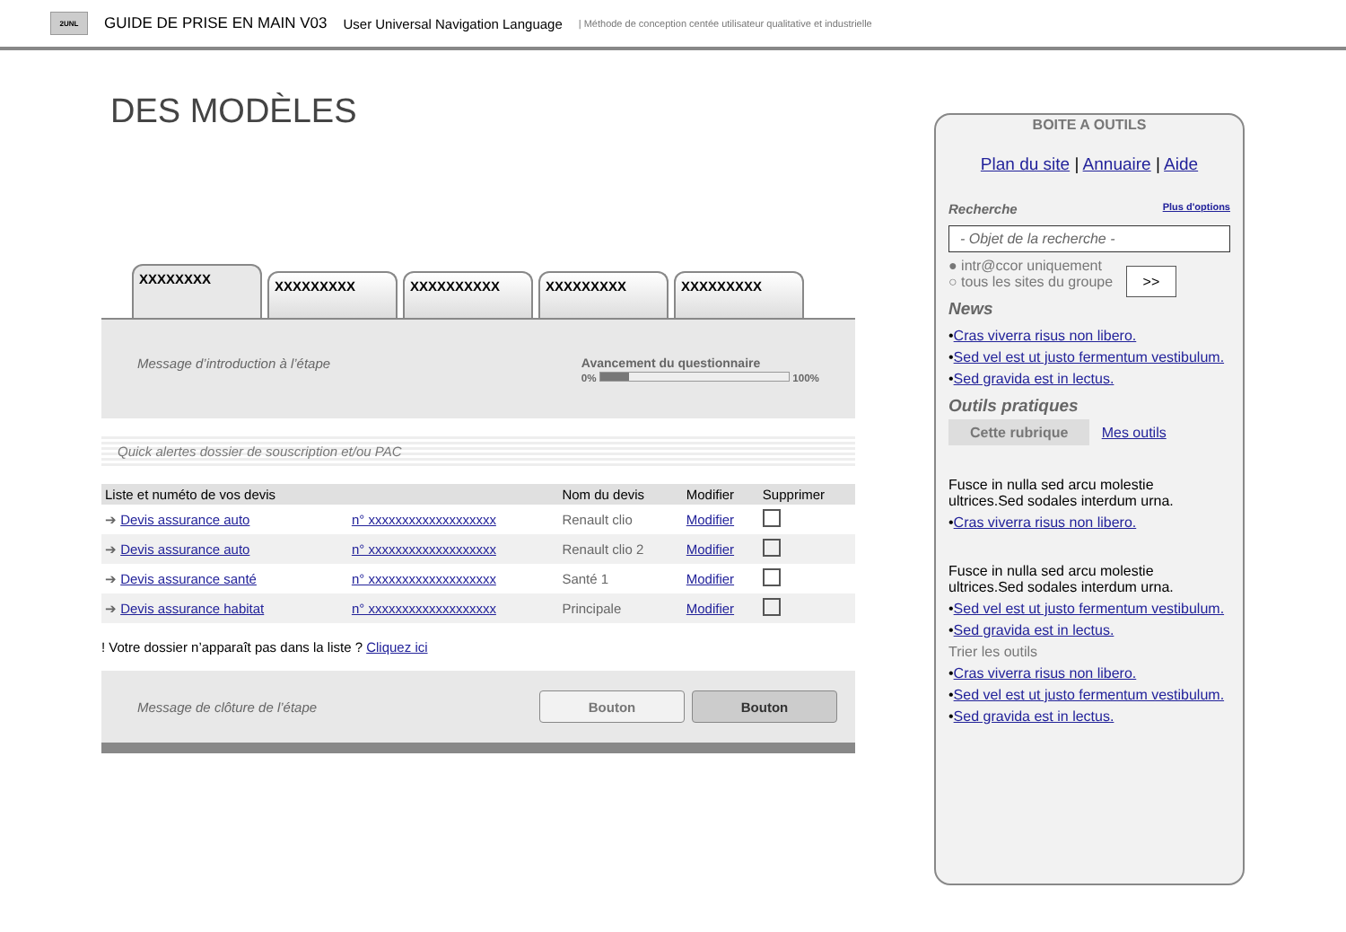2UNL
GUIDE DE PRISE EN MAIN V03 User Universal Navigation Language | Méthode de conception centée utilisateur qualitative et industrielle
DES MODÈLES
XXXXXXXX
XXXXXXXXX
XXXXXXXXXX
XXXXXXXXX
XXXXXXXXX
Message d’introduction à l’étape Avancement du questionnaire
0% 100%
Quick alertes dossier de souscription et/ou PAC
| Liste et numéto de vos devis | | Nom du devis | Modifier | Supprimer |
| --- | --- | --- | --- | --- |
| ➔ Devis assurance auto | n° xxxxxxxxxxxxxxxxxxx | Renault clio | Modifier | |
| ➔ Devis assurance auto | n° xxxxxxxxxxxxxxxxxxx | Renault clio 2 | Modifier | |
| ➔ Devis assurance santé | n° xxxxxxxxxxxxxxxxxxx | Santé 1 | Modifier | |
| ➔ Devis assurance habitat | n° xxxxxxxxxxxxxxxxxxx | Principale | Modifier | |
! Votre dossier n’apparaît pas dans la liste ? Cliquez ici
Message de clôture de l’étape Bouton Bouton
BOITE A OUTILS
Plan du site | Annuaire | Aide
Recherche Plus d'options
- Objet de la recherche -
● intr@ccor uniquement
○ tous les sites du groupe >>
News
•Cras viverra risus non libero.
•Sed vel est ut justo fermentum vestibulum.
•Sed gravida est in lectus.
Outils pratiques
Cette rubrique Mes outils
Fusce in nulla sed arcu molestie ultrices.Sed sodales interdum urna.
•Cras viverra risus non libero.
Fusce in nulla sed arcu molestie ultrices.Sed sodales interdum urna.
•Sed vel est ut justo fermentum vestibulum.
•Sed gravida est in lectus.
Trier les outils
•Cras viverra risus non libero.
•Sed vel est ut justo fermentum vestibulum.
•Sed gravida est in lectus.